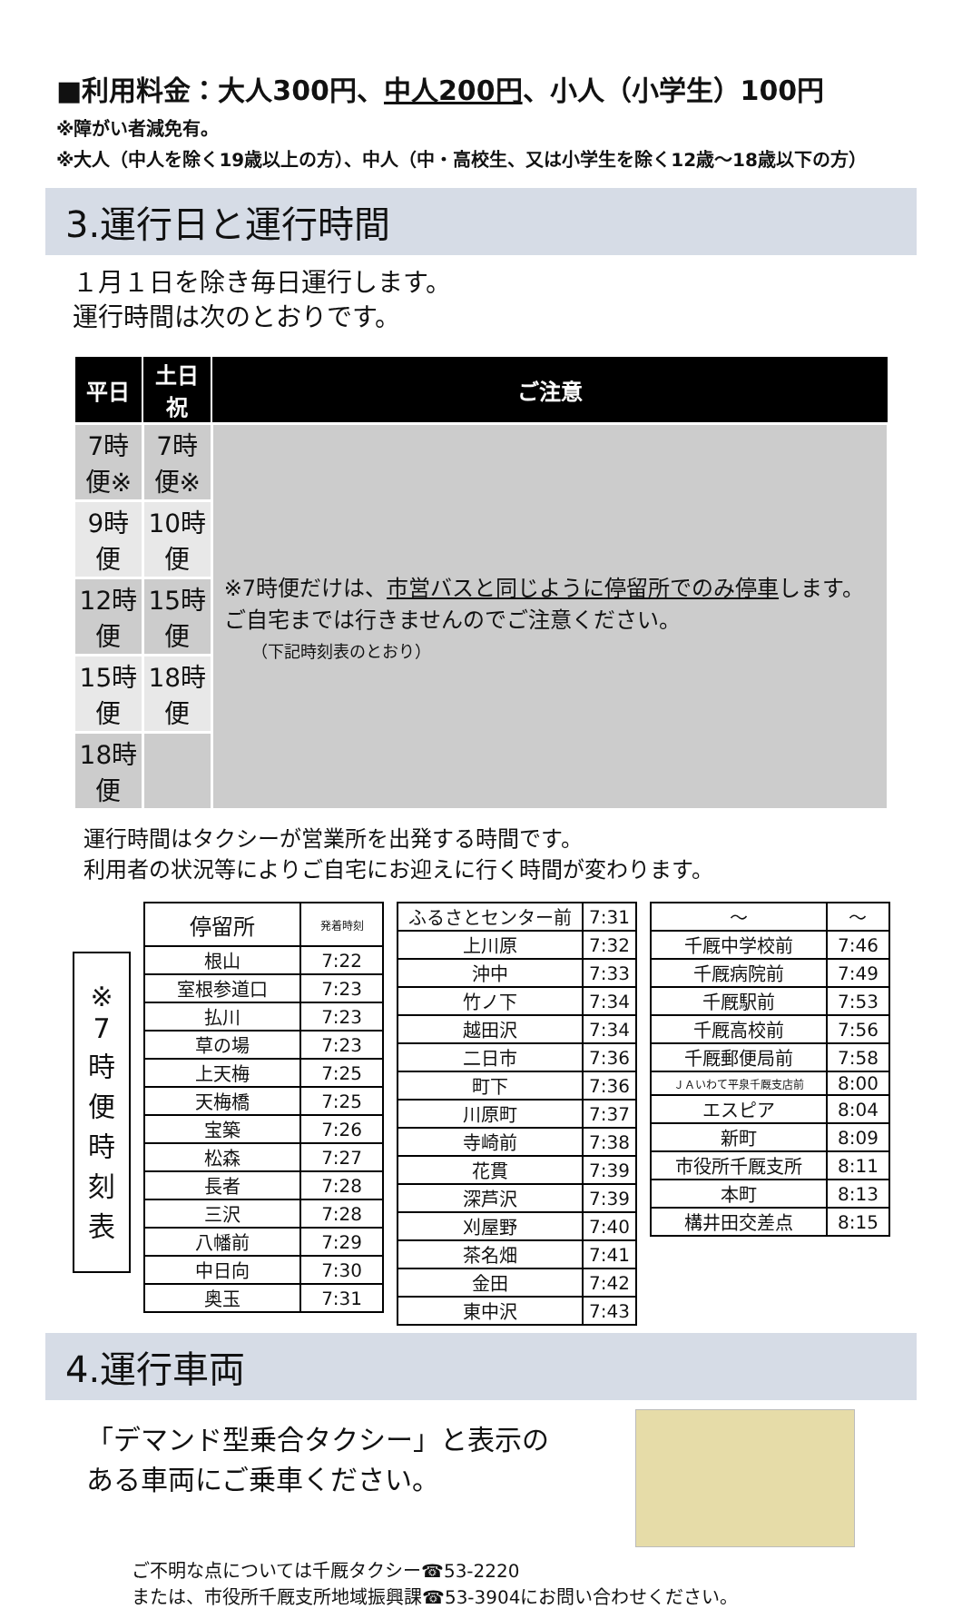■利用料金：大人300円、中人200円、小人（小学生）100円
※障がい者減免有。
※大人（中人を除く19歳以上の方）、中人（中・高校生、又は小学生を除く12歳～18歳以下の方）
3.運行日と運行時間
１月１日を除き毎日運行します。
運行時間は次のとおりです。
| 平日 | 土日祝 | ご注意 |
| --- | --- | --- |
| 7時便※ | 7時便※ | ※7時便だけは、 市営バスと同じように停留所でのみ停車 します。ご自宅までは行きませんのでご注意ください。 （下記時刻表のとおり） |
| 9時便 | 10時便 | |
| 12時便 | 15時便 | |
| 15時便 | 18時便 | |
| 18時便 | | |
運行時間はタクシーが営業所を出発する時間です。
利用者の状況等によりご自宅にお迎えに行く時間が変わります。
※
7
時
便
時
刻
表
| 停留所 | 発着時刻 |
| 根山 | 7:22 |
| 室根参道口 | 7:23 |
| 払川 | 7:23 |
| 草の場 | 7:23 |
| 上天梅 | 7:25 |
| 天梅橋 | 7:25 |
| 宝築 | 7:26 |
| 松森 | 7:27 |
| 長者 | 7:28 |
| 三沢 | 7:28 |
| 八幡前 | 7:29 |
| 中日向 | 7:30 |
| 奥玉 | 7:31 |
| ふるさとセンター前 | 7:31 |
| 上川原 | 7:32 |
| 沖中 | 7:33 |
| 竹ノ下 | 7:34 |
| 越田沢 | 7:34 |
| 二日市 | 7:36 |
| 町下 | 7:36 |
| 川原町 | 7:37 |
| 寺崎前 | 7:38 |
| 花貫 | 7:39 |
| 深芦沢 | 7:39 |
| 刈屋野 | 7:40 |
| 茶名畑 | 7:41 |
| 金田 | 7:42 |
| 東中沢 | 7:43 |
| ～ | ～ |
| 千厩中学校前 | 7:46 |
| 千厩病院前 | 7:49 |
| 千厩駅前 | 7:53 |
| 千厩高校前 | 7:56 |
| 千厩郵便局前 | 7:58 |
| ＪＡいわて平泉千厩支店前 | 8:00 |
| エスピア | 8:04 |
| 新町 | 8:09 |
| 市役所千厩支所 | 8:11 |
| 本町 | 8:13 |
| 構井田交差点 | 8:15 |
4.運行車両
「デマンド型乗合タクシー」と表示のある車両にご乗車ください。
ご不明な点については千厩タクシー☎53-2220
または、市役所千厩支所地域振興課☎53-3904にお問い合わせください。